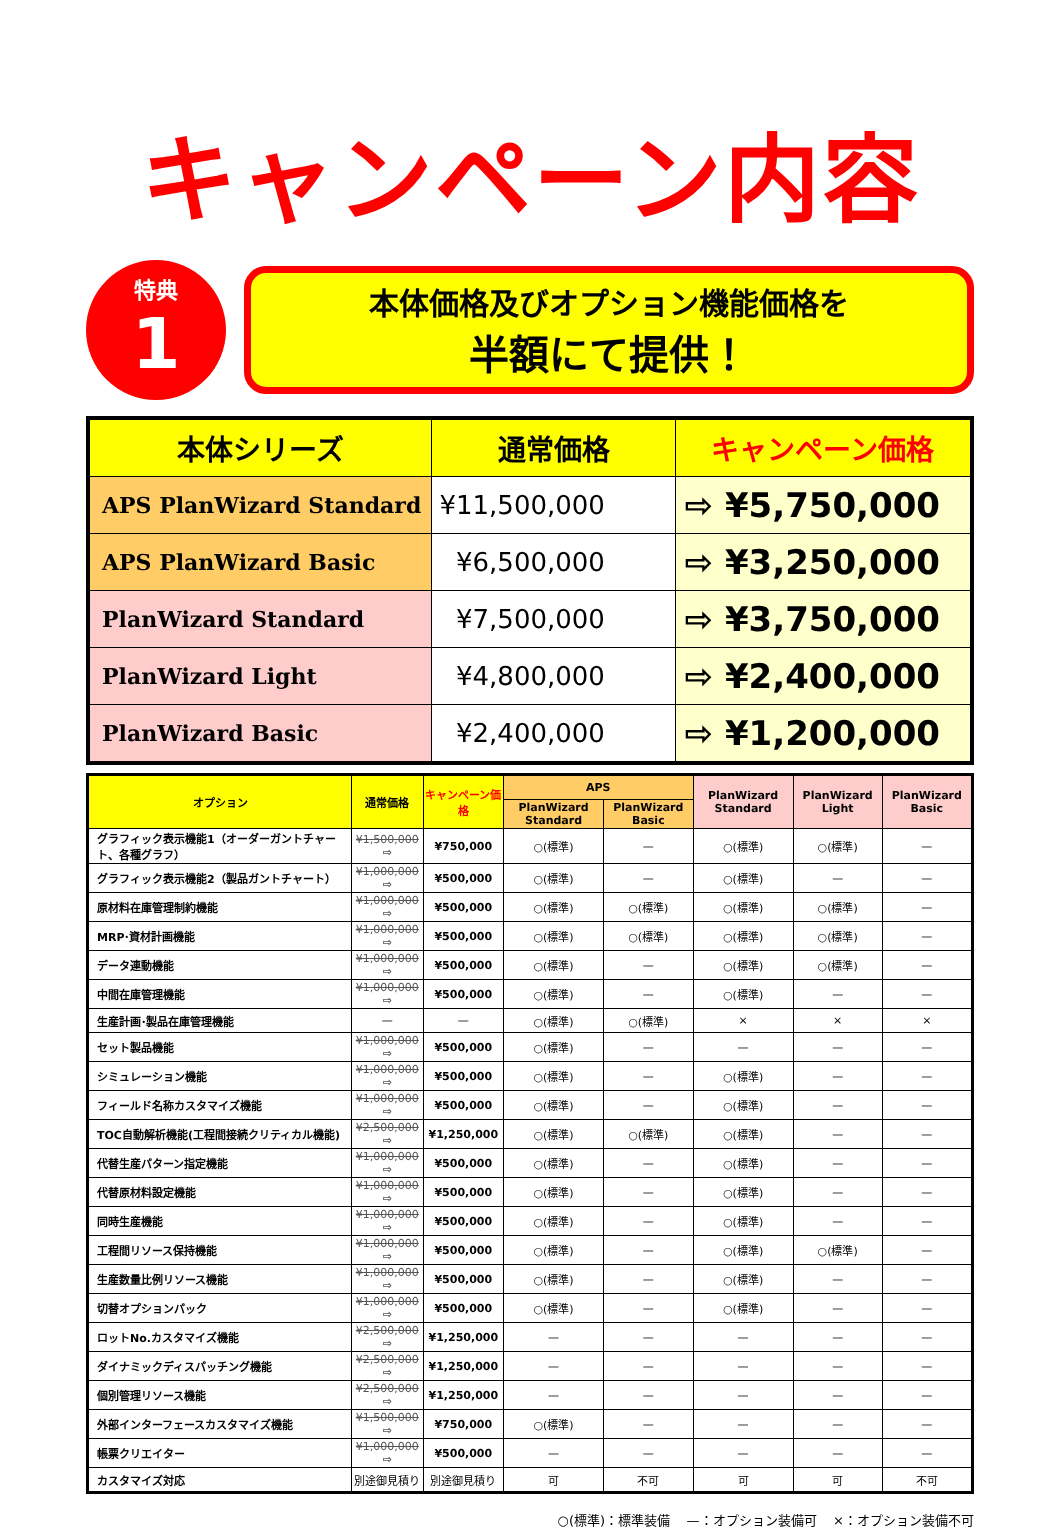キャンペーン内容
特典
1
本体価格及びオプション機能価格を
半額にて提供！
| 本体シリーズ | 通常価格 | キャンペーン価格 |
| --- | --- | --- |
| APS PlanWizard Standard | ¥11,500,000 | ⇨ ¥5,750,000 |
| APS PlanWizard Basic | ¥6,500,000 | ⇨ ¥3,250,000 |
| PlanWizard Standard | ¥7,500,000 | ⇨ ¥3,750,000 |
| PlanWizard Light | ¥4,800,000 | ⇨ ¥2,400,000 |
| PlanWizard Basic | ¥2,400,000 | ⇨ ¥1,200,000 |
| オプション | 通常価格 | キャンペーン価格 | APS | | PlanWizard Standard | PlanWizard Light | PlanWizard Basic |
| --- | --- | --- | --- | --- | --- | --- | --- |
| | | | PlanWizard Standard | PlanWizard Basic | | | |
| グラフィック表示機能1（オーダーガントチャート、各種グラフ） | ¥1,500,000 ⇨ | ¥750,000 | ○(標準) | — | ○(標準) | ○(標準) | — |
| グラフィック表示機能2（製品ガントチャート） | ¥1,000,000 ⇨ | ¥500,000 | ○(標準) | — | ○(標準) | — | — |
| 原材料在庫管理制約機能 | ¥1,000,000 ⇨ | ¥500,000 | ○(標準) | ○(標準) | ○(標準) | ○(標準) | — |
| MRP･資材計画機能 | ¥1,000,000 ⇨ | ¥500,000 | ○(標準) | ○(標準) | ○(標準) | ○(標準) | — |
| データ連動機能 | ¥1,000,000 ⇨ | ¥500,000 | ○(標準) | — | ○(標準) | ○(標準) | — |
| 中間在庫管理機能 | ¥1,000,000 ⇨ | ¥500,000 | ○(標準) | — | ○(標準) | — | — |
| 生産計画･製品在庫管理機能 | — | — | ○(標準) | ○(標準) | × | × | × |
| セット製品機能 | ¥1,000,000 ⇨ | ¥500,000 | ○(標準) | — | — | — | — |
| シミュレーション機能 | ¥1,000,000 ⇨ | ¥500,000 | ○(標準) | — | ○(標準) | — | — |
| フィールド名称カスタマイズ機能 | ¥1,000,000 ⇨ | ¥500,000 | ○(標準) | — | ○(標準) | — | — |
| TOC自動解析機能(工程間接続クリティカル機能) | ¥2,500,000 ⇨ | ¥1,250,000 | ○(標準) | ○(標準) | ○(標準) | — | — |
| 代替生産パターン指定機能 | ¥1,000,000 ⇨ | ¥500,000 | ○(標準) | — | ○(標準) | — | — |
| 代替原材料設定機能 | ¥1,000,000 ⇨ | ¥500,000 | ○(標準) | — | ○(標準) | — | — |
| 同時生産機能 | ¥1,000,000 ⇨ | ¥500,000 | ○(標準) | — | ○(標準) | — | — |
| 工程間リソース保持機能 | ¥1,000,000 ⇨ | ¥500,000 | ○(標準) | — | ○(標準) | ○(標準) | — |
| 生産数量比例リソース機能 | ¥1,000,000 ⇨ | ¥500,000 | ○(標準) | — | ○(標準) | — | — |
| 切替オプションパック | ¥1,000,000 ⇨ | ¥500,000 | ○(標準) | — | ○(標準) | — | — |
| ロットNo.カスタマイズ機能 | ¥2,500,000 ⇨ | ¥1,250,000 | — | — | — | — | — |
| ダイナミックディスパッチング機能 | ¥2,500,000 ⇨ | ¥1,250,000 | — | — | — | — | — |
| 個別管理リソース機能 | ¥2,500,000 ⇨ | ¥1,250,000 | — | — | — | — | — |
| 外部インターフェースカスタマイズ機能 | ¥1,500,000 ⇨ | ¥750,000 | ○(標準) | — | — | — | — |
| 帳票クリエイター | ¥1,000,000 ⇨ | ¥500,000 | — | — | — | — | — |
| カスタマイズ対応 | 別途御見積り | 別途御見積り | 可 | 不可 | 可 | 可 | 不可 |
○(標準)：標準装備 —：オプション装備可 ×：オプション装備不可